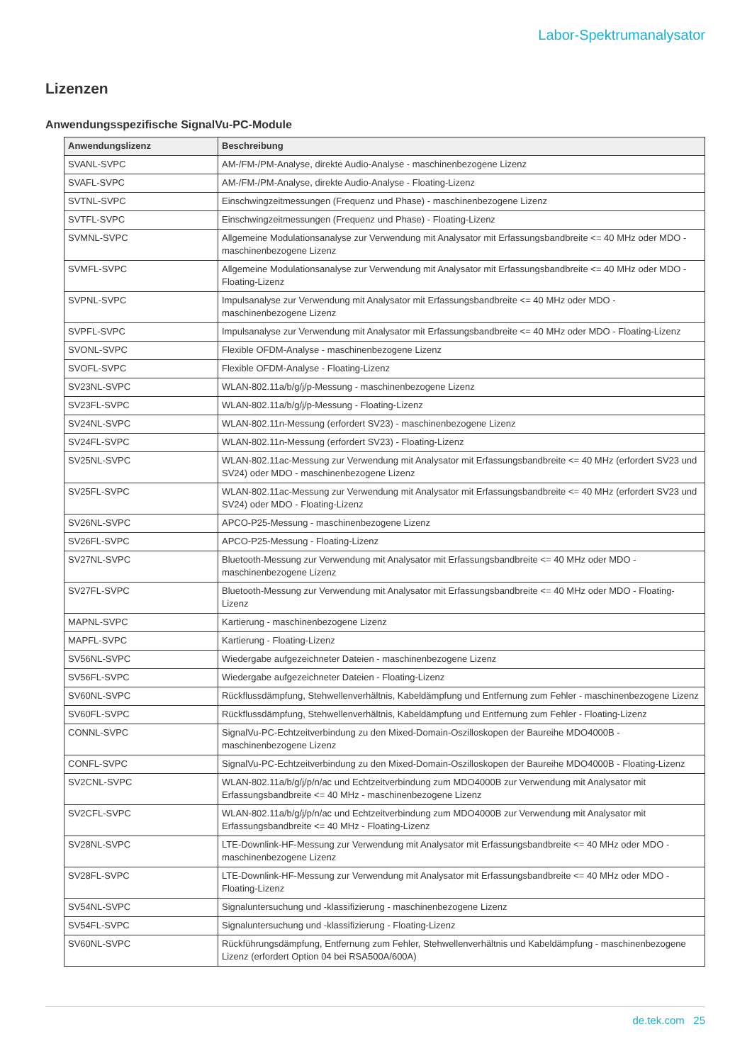Labor-Spektrumanalysator
Lizenzen
Anwendungsspezifische SignalVu-PC-Module
| Anwendungslizenz | Beschreibung |
| --- | --- |
| SVANL-SVPC | AM-/FM-/PM-Analyse, direkte Audio-Analyse - maschinenbezogene Lizenz |
| SVAFL-SVPC | AM-/FM-/PM-Analyse, direkte Audio-Analyse - Floating-Lizenz |
| SVTNL-SVPC | Einschwingzeitmessungen (Frequenz und Phase) - maschinenbezogene Lizenz |
| SVTFL-SVPC | Einschwingzeitmessungen (Frequenz und Phase) - Floating-Lizenz |
| SVMNL-SVPC | Allgemeine Modulationsanalyse zur Verwendung mit Analysator mit Erfassungsbandbreite <= 40 MHz oder MDO - maschinenbezogene Lizenz |
| SVMFL-SVPC | Allgemeine Modulationsanalyse zur Verwendung mit Analysator mit Erfassungsbandbreite <= 40 MHz oder MDO - Floating-Lizenz |
| SVPNL-SVPC | Impulsanalyse zur Verwendung mit Analysator mit Erfassungsbandbreite <= 40 MHz oder MDO - maschinenbezogene Lizenz |
| SVPFL-SVPC | Impulsanalyse zur Verwendung mit Analysator mit Erfassungsbandbreite <= 40 MHz oder MDO - Floating-Lizenz |
| SVONL-SVPC | Flexible OFDM-Analyse - maschinenbezogene Lizenz |
| SVOFL-SVPC | Flexible OFDM-Analyse - Floating-Lizenz |
| SV23NL-SVPC | WLAN-802.11a/b/g/j/p-Messung - maschinenbezogene Lizenz |
| SV23FL-SVPC | WLAN-802.11a/b/g/j/p-Messung - Floating-Lizenz |
| SV24NL-SVPC | WLAN-802.11n-Messung (erfordert SV23) - maschinenbezogene Lizenz |
| SV24FL-SVPC | WLAN-802.11n-Messung (erfordert SV23) - Floating-Lizenz |
| SV25NL-SVPC | WLAN-802.11ac-Messung zur Verwendung mit Analysator mit Erfassungsbandbreite <= 40 MHz (erfordert SV23 und SV24) oder MDO - maschinenbezogene Lizenz |
| SV25FL-SVPC | WLAN-802.11ac-Messung zur Verwendung mit Analysator mit Erfassungsbandbreite <= 40 MHz (erfordert SV23 und SV24) oder MDO - Floating-Lizenz |
| SV26NL-SVPC | APCO-P25-Messung - maschinenbezogene Lizenz |
| SV26FL-SVPC | APCO-P25-Messung - Floating-Lizenz |
| SV27NL-SVPC | Bluetooth-Messung zur Verwendung mit Analysator mit Erfassungsbandbreite <= 40 MHz oder MDO - maschinenbezogene Lizenz |
| SV27FL-SVPC | Bluetooth-Messung zur Verwendung mit Analysator mit Erfassungsbandbreite <= 40 MHz oder MDO - Floating-Lizenz |
| MAPNL-SVPC | Kartierung - maschinenbezogene Lizenz |
| MAPFL-SVPC | Kartierung - Floating-Lizenz |
| SV56NL-SVPC | Wiedergabe aufgezeichneter Dateien - maschinenbezogene Lizenz |
| SV56FL-SVPC | Wiedergabe aufgezeichneter Dateien - Floating-Lizenz |
| SV60NL-SVPC | Rückflussdämpfung, Stehwellenverhältnis, Kabeldämpfung und Entfernung zum Fehler - maschinenbezogene Lizenz |
| SV60FL-SVPC | Rückflussdämpfung, Stehwellenverhältnis, Kabeldämpfung und Entfernung zum Fehler - Floating-Lizenz |
| CONNL-SVPC | SignalVu-PC-Echtzeitverbindung zu den Mixed-Domain-Oszilloskopen der Baureihe MDO4000B - maschinenbezogene Lizenz |
| CONFL-SVPC | SignalVu-PC-Echtzeitverbindung zu den Mixed-Domain-Oszilloskopen der Baureihe MDO4000B - Floating-Lizenz |
| SV2CNL-SVPC | WLAN-802.11a/b/g/j/p/n/ac und Echtzeitverbindung zum MDO4000B zur Verwendung mit Analysator mit Erfassungsbandbreite <= 40 MHz - maschinenbezogene Lizenz |
| SV2CFL-SVPC | WLAN-802.11a/b/g/j/p/n/ac und Echtzeitverbindung zum MDO4000B zur Verwendung mit Analysator mit Erfassungsbandbreite <= 40 MHz - Floating-Lizenz |
| SV28NL-SVPC | LTE-Downlink-HF-Messung zur Verwendung mit Analysator mit Erfassungsbandbreite <= 40 MHz oder MDO - maschinenbezogene Lizenz |
| SV28FL-SVPC | LTE-Downlink-HF-Messung zur Verwendung mit Analysator mit Erfassungsbandbreite <= 40 MHz oder MDO - Floating-Lizenz |
| SV54NL-SVPC | Signaluntersuchung und -klassifizierung - maschinenbezogene Lizenz |
| SV54FL-SVPC | Signaluntersuchung und -klassifizierung - Floating-Lizenz |
| SV60NL-SVPC | Rückführungsdämpfung, Entfernung zum Fehler, Stehwellenverhältnis und Kabeldämpfung - maschinenbezogene Lizenz (erfordert Option 04 bei RSA500A/600A) |
de.tek.com 25